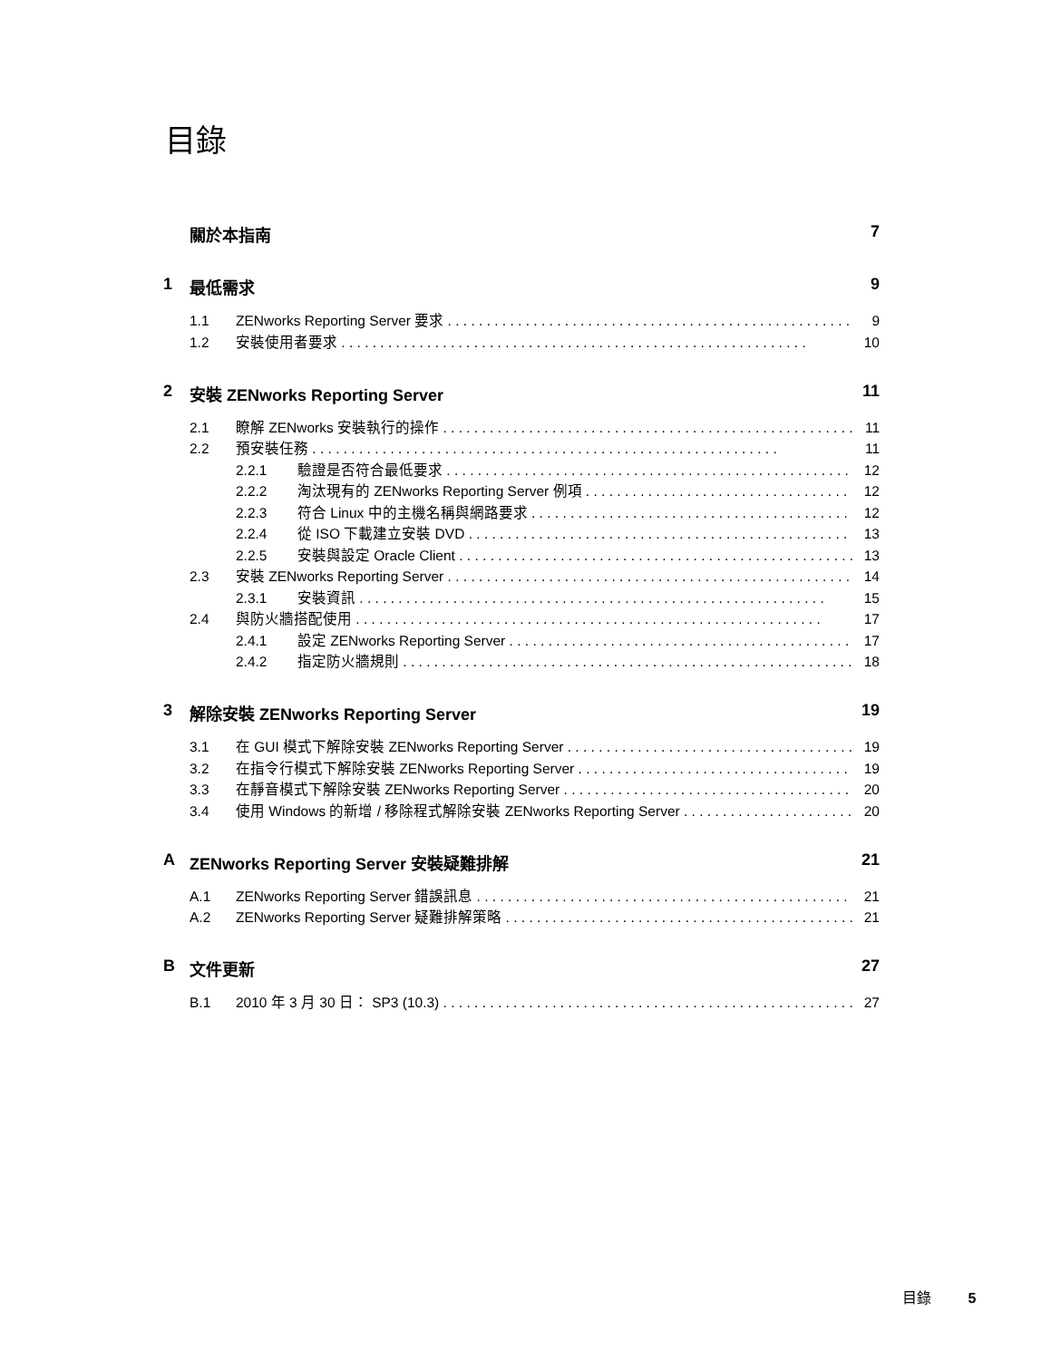目錄
關於本指南 7
1 最低需求 9
1.1 ZENworks Reporting Server 要求 9
1.2 安裝使用者要求 10
2 安裝 ZENworks Reporting Server 11
2.1 瞭解 ZENworks 安裝執行的操作 11
2.2 預安裝任務 11
2.2.1 驗證是否符合最低要求 12
2.2.2 淘汰現有的 ZENworks Reporting Server 例項 12
2.2.3 符合 Linux 中的主機名稱與網路要求 12
2.2.4 從 ISO 下載建立安裝 DVD 13
2.2.5 安裝與設定 Oracle Client 13
2.3 安裝 ZENworks Reporting Server 14
2.3.1 安裝資訊 15
2.4 與防火牆搭配使用 17
2.4.1 設定 ZENworks Reporting Server 17
2.4.2 指定防火牆規則 18
3 解除安裝 ZENworks Reporting Server 19
3.1 在 GUI 模式下解除安裝 ZENworks Reporting Server 19
3.2 在指令行模式下解除安裝 ZENworks Reporting Server 19
3.3 在靜音模式下解除安裝 ZENworks Reporting Server 20
3.4 使用 Windows 的新增 / 移除程式解除安裝 ZENworks Reporting Server 20
A ZENworks Reporting Server 安裝疑難排解 21
A.1 ZENworks Reporting Server 錯誤訊息 21
A.2 ZENworks Reporting Server 疑難排解策略 21
B文件更新 27
B.1 2010 年 3 月 30 日： SP3 (10.3) 27
目錄 5